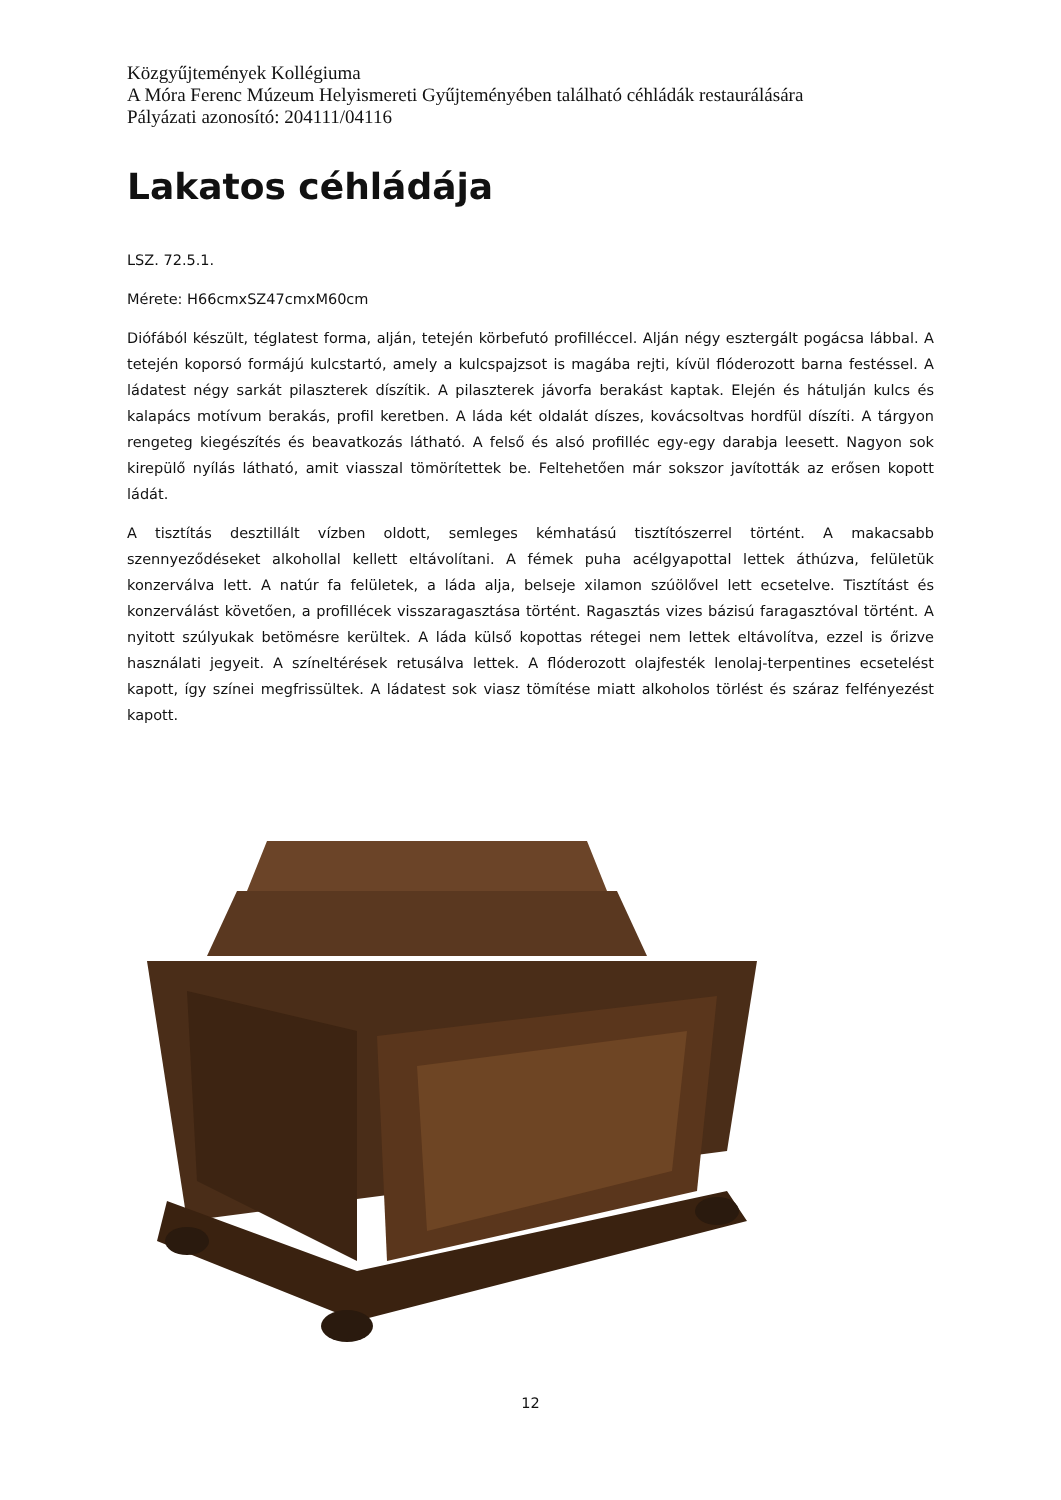Közgyűjtemények Kollégiuma
A Móra Ferenc Múzeum Helyismereti Gyűjteményében található céhládák restaurálására
Pályázati azonosító: 204111/04116
Lakatos céhládája
LSZ. 72.5.1.
Mérete: H66cmxSZ47cmxM60cm
Diófából készült, téglatest forma, alján, tetején körbefutó profilléccel. Alján négy esztergált pogácsa lábbal. A tetején koporsó formájú kulcstartó, amely a kulcspajzsot is magába rejti, kívül flóderozott barna festéssel. A ládatest négy sarkát pilaszterek díszítik. A pilaszterek jávorfa berakást kaptak. Elején és hátulján kulcs és kalapács motívum berakás, profil keretben. A láda két oldalát díszes, kovácsoltvas hordfül díszíti. A tárgyon rengeteg kiegészítés és beavatkozás látható. A felső és alsó profilléc egy-egy darabja leesett. Nagyon sok kirepülő nyílás látható, amit viasszal tömörítettek be. Feltehetően már sokszor javították az erősen kopott ládát.
A tisztítás desztillált vízben oldott, semleges kémhatású tisztítószerrel történt. A makacsabb szennyeződéseket alkohollal kellett eltávolítani. A fémek puha acélgyapottal lettek áthúzva, felületük konzerválva lett. A natúr fa felületek, a láda alja, belseje xilamon szúölővel lett ecsetelve. Tisztítást és konzerválást követően, a profillécek visszaragasztása történt. Ragasztás vizes bázisú faragasztóval történt. A nyitott szúlyukak betömésre kerültek. A láda külső kopottas rétegei nem lettek eltávolítva, ezzel is őrizve használati jegyeit. A színeltérések retusálva lettek. A flóderozott olajfesték lenolaj-terpentines ecsetelést kapott, így színei megfrissültek. A ládatest sok viasz tömítése miatt alkoholos törlést és száraz felfényezést kapott.
12